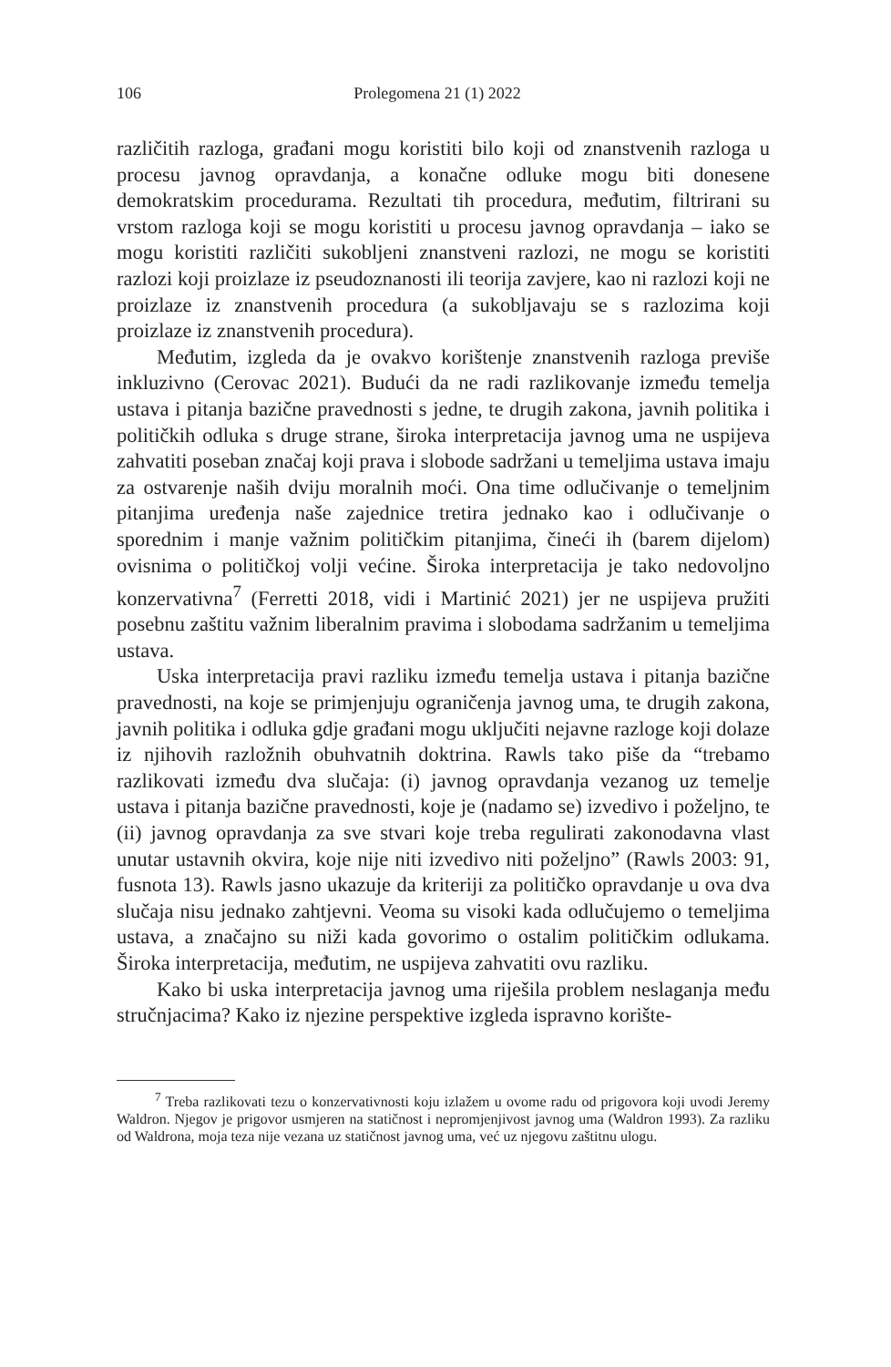106 Prolegomena 21 (1) 2022
različitih razloga, građani mogu koristiti bilo koji od znanstvenih razloga u procesu javnog opravdanja, a konačne odluke mogu biti donesene demokratskim procedurama. Rezultati tih procedura, međutim, filtrirani su vrstom razloga koji se mogu koristiti u procesu javnog opravdanja – iako se mogu koristiti različiti sukobljeni znanstveni razlozi, ne mogu se koristiti razlozi koji proizlaze iz pseudoznanosti ili teorija zavjere, kao ni razlozi koji ne proizlaze iz znanstvenih procedura (a sukobljavaju se s razlozima koji proizlaze iz znanstvenih procedura).
Međutim, izgleda da je ovakvo korištenje znanstvenih razloga previše inkluzivno (Cerovac 2021). Budući da ne radi razlikovanje između temelja ustava i pitanja bazične pravednosti s jedne, te drugih zakona, javnih politika i političkih odluka s druge strane, široka interpretacija javnog uma ne uspijeva zahvatiti poseban značaj koji prava i slobode sadržani u temeljima ustava imaju za ostvarenje naših dviju moralnih moći. Ona time odlučivanje o temeljnim pitanjima uređenja naše zajednice tretira jednako kao i odlučivanje o sporednim i manje važnim političkim pitanjima, čineći ih (barem dijelom) ovisnima o političkoj volji većine. Široka interpretacija je tako nedovoljno konzervativna<sup>7</sup> (Ferretti 2018, vidi i Martinić 2021) jer ne uspijeva pružiti posebnu zaštitu važnim liberalnim pravima i slobodama sadržanim u temeljima ustava.
Uska interpretacija pravi razliku između temelja ustava i pitanja bazične pravednosti, na koje se primjenjuju ograničenja javnog uma, te drugih zakona, javnih politika i odluka gdje građani mogu uključiti nejavne razloge koji dolaze iz njihovih razložnih obuhvatnih doktrina. Rawls tako piše da “trebamo razlikovati između dva slučaja: (i) javnog opravdanja vezanog uz temelje ustava i pitanja bazične pravednosti, koje je (nadamo se) izvedivo i poželjno, te (ii) javnog opravdanja za sve stvari koje treba regulirati zakonodavna vlast unutar ustavnih okvira, koje nije niti izvedivo niti poželjno” (Rawls 2003: 91, fusnota 13). Rawls jasno ukazuje da kriteriji za političko opravdanje u ova dva slučaja nisu jednako zahtjevni. Veoma su visoki kada odlučujemo o temeljima ustava, a značajno su niži kada govorimo o ostalim političkim odlukama. Široka interpretacija, međutim, ne uspijeva zahvatiti ovu razliku.
Kako bi uska interpretacija javnog uma riješila problem neslaganja među stručnjacima? Kako iz njezine perspektive izgleda ispravno korište-
<sup>7</sup> Treba razlikovati tezu o konzervativnosti koju izlažem u ovome radu od prigovora koji uvodi Jeremy Waldron. Njegov je prigovor usmjeren na statičnost i nepromjenjivost javnog uma (Waldron 1993). Za razliku od Waldrona, moja teza nije vezana uz statičnost javnog uma, već uz njegovu zaštitnu ulogu.